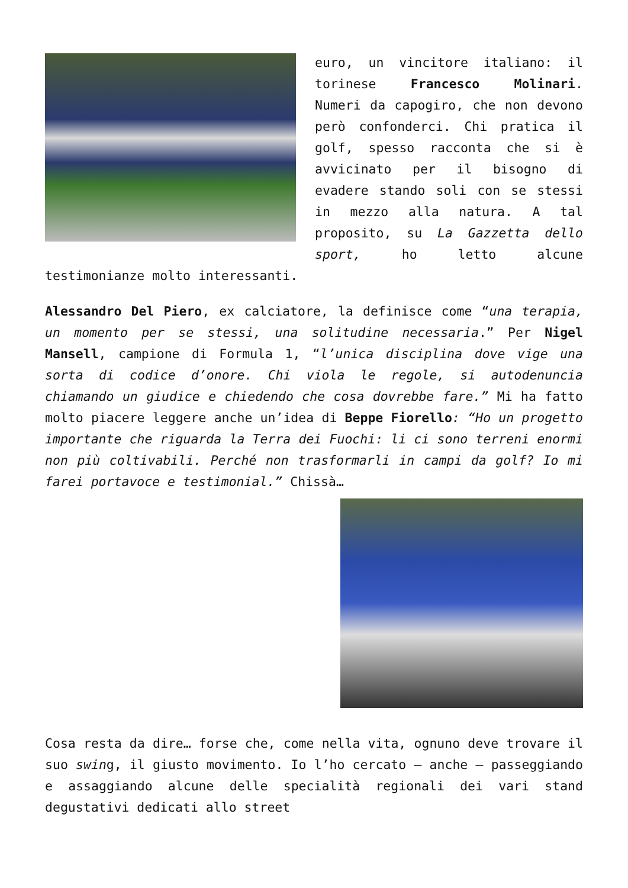euro, un vincitore italiano: il torinese Francesco Molinari. Numeri da capogiro, che non devono però confonderci. Chi pratica il golf, spesso racconta che si è avvicinato per il bisogno di evadere stando soli con se stessi in mezzo alla natura. A tal proposito, su La Gazzetta dello sport, ho letto alcune testimonianze molto interessanti.
Alessandro Del Piero, ex calciatore, la definisce come “una terapia, un momento per se stessi, una solitudine necessaria.” Per Nigel Mansell, campione di Formula 1, “l’unica disciplina dove vige una sorta di codice d’onore. Chi viola le regole, si autodenuncia chiamando un giudice e chiedendo che cosa dovrebbe fare.” Mi ha fatto molto piacere leggere anche un’idea di Beppe Fiorello: “Ho un progetto importante che riguarda la Terra dei Fuochi: li ci sono terreni enormi non più coltivabili. Perché non trasformarli in campi da golf? Io mi farei portavoce e testimonial.” Chissà…
Cosa resta da dire… forse che, come nella vita, ognuno deve trovare il suo swing, il giusto movimento. Io l’ho cercato – anche – passeggiando e assaggiando alcune delle specialità regionali dei vari stand degustativi dedicati allo street